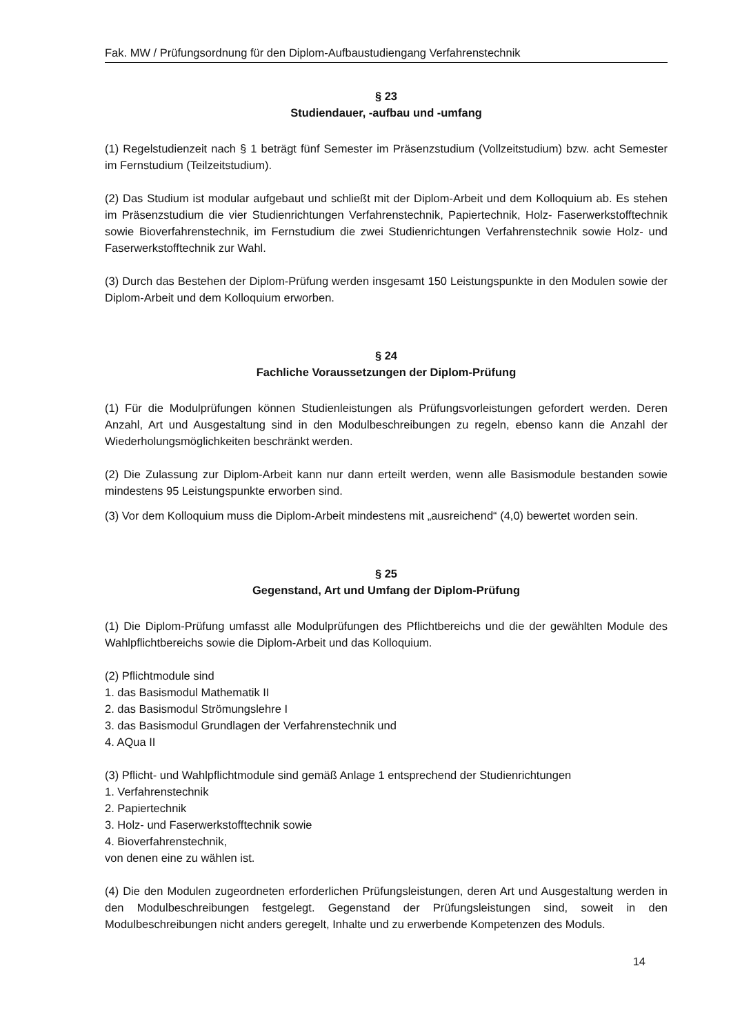Fak. MW / Prüfungsordnung für den Diplom-Aufbaustudiengang Verfahrenstechnik
§ 23
Studiendauer, -aufbau und -umfang
(1) Regelstudienzeit nach § 1 beträgt fünf Semester im Präsenzstudium (Vollzeitstudium) bzw. acht Semester im Fernstudium (Teilzeitstudium).
(2) Das Studium ist modular aufgebaut und schließt mit der Diplom-Arbeit und dem Kolloquium ab. Es stehen im Präsenzstudium die vier Studienrichtungen Verfahrenstechnik, Papiertechnik, Holz- Faserwerkstofftechnik sowie Bioverfahrenstechnik, im Fernstudium die zwei Studienrichtungen Verfahrenstechnik sowie Holz- und Faserwerkstofftechnik zur Wahl.
(3) Durch das Bestehen der Diplom-Prüfung werden insgesamt 150 Leistungspunkte in den Modulen sowie der Diplom-Arbeit und dem Kolloquium erworben.
§ 24
Fachliche Voraussetzungen der Diplom-Prüfung
(1) Für die Modulprüfungen können Studienleistungen als Prüfungsvorleistungen gefordert werden. Deren Anzahl, Art und Ausgestaltung sind in den Modulbeschreibungen zu regeln, ebenso kann die Anzahl der Wiederholungsmöglichkeiten beschränkt werden.
(2) Die Zulassung zur Diplom-Arbeit kann nur dann erteilt werden, wenn alle Basismodule bestanden sowie mindestens 95 Leistungspunkte erworben sind.
(3) Vor dem Kolloquium muss die Diplom-Arbeit mindestens mit „ausreichend“ (4,0) bewertet worden sein.
§ 25
Gegenstand, Art und Umfang der Diplom-Prüfung
(1) Die Diplom-Prüfung umfasst alle Modulprüfungen des Pflichtbereichs und die der gewählten Module des Wahlpflichtbereichs sowie die Diplom-Arbeit und das Kolloquium.
(2) Pflichtmodule sind
1. das Basismodul Mathematik II
2. das Basismodul Strömungslehre I
3. das Basismodul Grundlagen der Verfahrenstechnik und
4. AQua II
(3) Pflicht- und Wahlpflichtmodule sind gemäß Anlage 1 entsprechend der Studienrichtungen
1. Verfahrenstechnik
2. Papiertechnik
3. Holz- und Faserwerkstofftechnik sowie
4. Bioverfahrenstechnik,
von denen eine zu wählen ist.
(4) Die den Modulen zugeordneten erforderlichen Prüfungsleistungen, deren Art und Ausgestaltung werden in den Modulbeschreibungen festgelegt. Gegenstand der Prüfungsleistungen sind, soweit in den Modulbeschreibungen nicht anders geregelt, Inhalte und zu erwerbende Kompetenzen des Moduls.
14